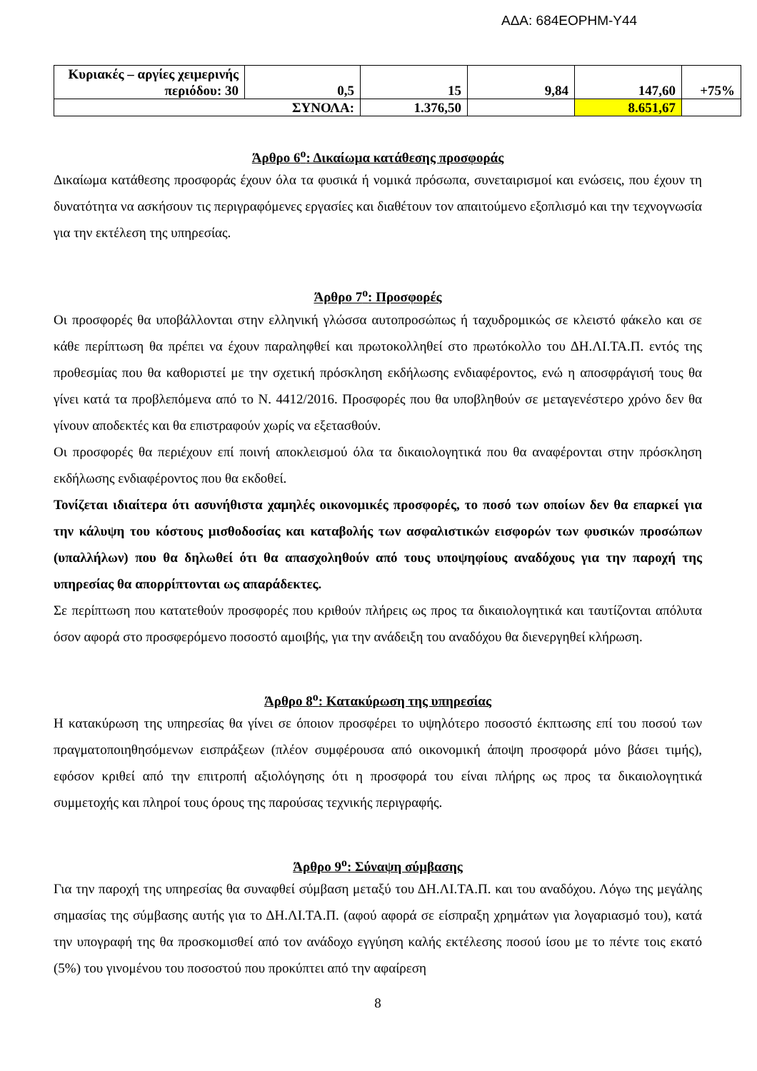ΑΔΑ: 684ΕΟΡΗΜ-Υ44
| Κυριακές – αργίες χειμερινής περιόδου: 30 | 0,5 | 15 | 9,84 | 147,60 | +75% |
| ΣΥΝΟΛΑ: | | 1.376,50 | | 8.651,67 | |
Άρθρο 6<sup>ο</sup>: Δικαίωμα κατάθεσης προσφοράς
Δικαίωμα κατάθεσης προσφοράς έχουν όλα τα φυσικά ή νομικά πρόσωπα, συνεταιρισμοί και ενώσεις, που έχουν τη δυνατότητα να ασκήσουν τις περιγραφόμενες εργασίες και διαθέτουν τον απαιτούμενο εξοπλισμό και την τεχνογνωσία για την εκτέλεση της υπηρεσίας.
Άρθρο 7<sup>ο</sup>: Προσφορές
Οι προσφορές θα υποβάλλονται στην ελληνική γλώσσα αυτοπροσώπως ή ταχυδρομικώς σε κλειστό φάκελο και σε κάθε περίπτωση θα πρέπει να έχουν παραληφθεί και πρωτοκολληθεί στο πρωτόκολλο του ΔΗ.ΛΙ.ΤΑ.Π. εντός της προθεσμίας που θα καθοριστεί με την σχετική πρόσκληση εκδήλωσης ενδιαφέροντος, ενώ η αποσφράγισή τους θα γίνει κατά τα προβλεπόμενα από το Ν. 4412/2016. Προσφορές που θα υποβληθούν σε μεταγενέστερο χρόνο δεν θα γίνουν αποδεκτές και θα επιστραφούν χωρίς να εξετασθούν.
Οι προσφορές θα περιέχουν επί ποινή αποκλεισμού όλα τα δικαιολογητικά που θα αναφέρονται στην πρόσκληση εκδήλωσης ενδιαφέροντος που θα εκδοθεί.
Τονίζεται ιδιαίτερα ότι ασυνήθιστα χαμηλές οικονομικές προσφορές, το ποσό των οποίων δεν θα επαρκεί για την κάλυψη του κόστους μισθοδοσίας και καταβολής των ασφαλιστικών εισφορών των φυσικών προσώπων (υπαλλήλων) που θα δηλωθεί ότι θα απασχοληθούν από τους υποψηφίους αναδόχους για την παροχή της υπηρεσίας θα απορρίπτονται ως απαράδεκτες.
Σε περίπτωση που κατατεθούν προσφορές που κριθούν πλήρεις ως προς τα δικαιολογητικά και ταυτίζονται απόλυτα όσον αφορά στο προσφερόμενο ποσοστό αμοιβής, για την ανάδειξη του αναδόχου θα διενεργηθεί κλήρωση.
Άρθρο 8<sup>ο</sup>: Κατακύρωση της υπηρεσίας
Η κατακύρωση της υπηρεσίας θα γίνει σε όποιον προσφέρει το υψηλότερο ποσοστό έκπτωσης επί του ποσού των πραγματοποιηθησόμενων εισπράξεων (πλέον συμφέρουσα από οικονομική άποψη προσφορά μόνο βάσει τιμής), εφόσον κριθεί από την επιτροπή αξιολόγησης ότι η προσφορά του είναι πλήρης ως προς τα δικαιολογητικά συμμετοχής και πληροί τους όρους της παρούσας τεχνικής περιγραφής.
Άρθρο 9<sup>ο</sup>: Σύναψη σύμβασης
Για την παροχή της υπηρεσίας θα συναφθεί σύμβαση μεταξύ του ΔΗ.ΛΙ.ΤΑ.Π. και του αναδόχου. Λόγω της μεγάλης σημασίας της σύμβασης αυτής για το ΔΗ.ΛΙ.ΤΑ.Π. (αφού αφορά σε είσπραξη χρημάτων για λογαριασμό του), κατά την υπογραφή της θα προσκομισθεί από τον ανάδοχο εγγύηση καλής εκτέλεσης ποσού ίσου με το πέντε τοις εκατό (5%) του γινομένου του ποσοστού που προκύπτει από την αφαίρεση
8